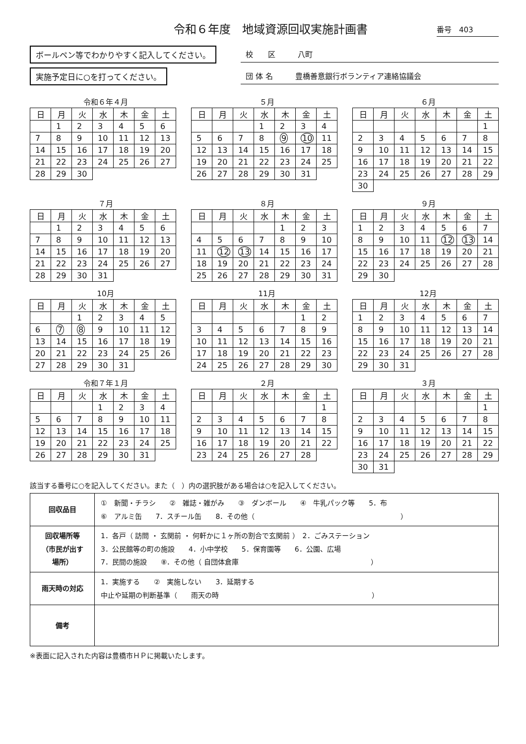令和６年度　地域資源回収実施計画書
番号　403
ボールペン等でわかりやすく記入してください。
実施予定日に○を打ってください。
校　　区　　　八町
団 体 名　　　豊橋善意銀行ボランティア連絡協議会
令和６年４月
| 日 | 月 | 火 | 水 | 木 | 金 | 土 |
| --- | --- | --- | --- | --- | --- | --- |
| | 1 | 2 | 3 | 4 | 5 | 6 |
| 7 | 8 | 9 | 10 | 11 | 12 | 13 |
| 14 | 15 | 16 | 17 | 18 | 19 | 20 |
| 21 | 22 | 23 | 24 | 25 | 26 | 27 |
| 28 | 29 | 30 | | | | |
５月
| 日 | 月 | 火 | 水 | 木 | 金 | 土 |
| --- | --- | --- | --- | --- | --- | --- |
| | | | 1 | 2 | 3 | 4 |
| 5 | 6 | 7 | 8 | 9 | 10 | 11 |
| 12 | 13 | 14 | 15 | 16 | 17 | 18 |
| 19 | 20 | 21 | 22 | 23 | 24 | 25 |
| 26 | 27 | 28 | 29 | 30 | 31 | |
６月
| 日 | 月 | 火 | 水 | 木 | 金 | 土 |
| --- | --- | --- | --- | --- | --- | --- |
| | | | | | | 1 |
| 2 | 3 | 4 | 5 | 6 | 7 | 8 |
| 9 | 10 | 11 | 12 | 13 | 14 | 15 |
| 16 | 17 | 18 | 19 | 20 | 21 | 22 |
| 23 | 24 | 25 | 26 | 27 | 28 | 29 |
| 30 | | | | | | |
７月
| 日 | 月 | 火 | 水 | 木 | 金 | 土 |
| --- | --- | --- | --- | --- | --- | --- |
| | 1 | 2 | 3 | 4 | 5 | 6 |
| 7 | 8 | 9 | 10 | 11 | 12 | 13 |
| 14 | 15 | 16 | 17 | 18 | 19 | 20 |
| 21 | 22 | 23 | 24 | 25 | 26 | 27 |
| 28 | 29 | 30 | 31 | | | |
８月
| 日 | 月 | 火 | 水 | 木 | 金 | 土 |
| --- | --- | --- | --- | --- | --- | --- |
| | | | | 1 | 2 | 3 |
| 4 | 5 | 6 | 7 | 8 | 9 | 10 |
| 11 | 12 | 13 | 14 | 15 | 16 | 17 |
| 18 | 19 | 20 | 21 | 22 | 23 | 24 |
| 25 | 26 | 27 | 28 | 29 | 30 | 31 |
９月
| 日 | 月 | 火 | 水 | 木 | 金 | 土 |
| --- | --- | --- | --- | --- | --- | --- |
| 1 | 2 | 3 | 4 | 5 | 6 | 7 |
| 8 | 9 | 10 | 11 | 12 | 13 | 14 |
| 15 | 16 | 17 | 18 | 19 | 20 | 21 |
| 22 | 23 | 24 | 25 | 26 | 27 | 28 |
| 29 | 30 | | | | | |
10月
| 日 | 月 | 火 | 水 | 木 | 金 | 土 |
| --- | --- | --- | --- | --- | --- | --- |
| | | 1 | 2 | 3 | 4 | 5 |
| 6 | 7 | 8 | 9 | 10 | 11 | 12 |
| 13 | 14 | 15 | 16 | 17 | 18 | 19 |
| 20 | 21 | 22 | 23 | 24 | 25 | 26 |
| 27 | 28 | 29 | 30 | 31 | | |
11月
| 日 | 月 | 火 | 水 | 木 | 金 | 土 |
| --- | --- | --- | --- | --- | --- | --- |
| | | | | | 1 | 2 |
| 3 | 4 | 5 | 6 | 7 | 8 | 9 |
| 10 | 11 | 12 | 13 | 14 | 15 | 16 |
| 17 | 18 | 19 | 20 | 21 | 22 | 23 |
| 24 | 25 | 26 | 27 | 28 | 29 | 30 |
12月
| 日 | 月 | 火 | 水 | 木 | 金 | 土 |
| --- | --- | --- | --- | --- | --- | --- |
| 1 | 2 | 3 | 4 | 5 | 6 | 7 |
| 8 | 9 | 10 | 11 | 12 | 13 | 14 |
| 15 | 16 | 17 | 18 | 19 | 20 | 21 |
| 22 | 23 | 24 | 25 | 26 | 27 | 28 |
| 29 | 30 | 31 | | | | |
令和７年１月
| 日 | 月 | 火 | 水 | 木 | 金 | 土 |
| --- | --- | --- | --- | --- | --- | --- |
| | | | 1 | 2 | 3 | 4 |
| 5 | 6 | 7 | 8 | 9 | 10 | 11 |
| 12 | 13 | 14 | 15 | 16 | 17 | 18 |
| 19 | 20 | 21 | 22 | 23 | 24 | 25 |
| 26 | 27 | 28 | 29 | 30 | 31 | |
２月
| 日 | 月 | 火 | 水 | 木 | 金 | 土 |
| --- | --- | --- | --- | --- | --- | --- |
| | | | | | | 1 |
| 2 | 3 | 4 | 5 | 6 | 7 | 8 |
| 9 | 10 | 11 | 12 | 13 | 14 | 15 |
| 16 | 17 | 18 | 19 | 20 | 21 | 22 |
| 23 | 24 | 25 | 26 | 27 | 28 | |
３月
| 日 | 月 | 火 | 水 | 木 | 金 | 土 |
| --- | --- | --- | --- | --- | --- | --- |
| | | | | | | 1 |
| 2 | 3 | 4 | 5 | 6 | 7 | 8 |
| 9 | 10 | 11 | 12 | 13 | 14 | 15 |
| 16 | 17 | 18 | 19 | 20 | 21 | 22 |
| 23 | 24 | 25 | 26 | 27 | 28 | 29 |
| 30 | 31 | | | | | |
該当する番号に○を記入してください。また（　）内の選択肢がある場合は○を記入してください。
| 回収品目 | ① 新聞・チラシ ② 雑誌・雑がみ ③ ダンボール ④ 牛乳パック等 5．布 ⑥ アルミ缶 7．スチール缶 8．その他（ ） |
| 回収場所等 （市民が出す 場所） | 1．各戸（ 訪問 ・ 玄関前 ・ 何軒かに１ヶ所の割合で玄関前 ） 2．ごみステーション 3．公民館等の町の施設 4．小中学校 5．保育園等 6．公園、広場 7．民間の施設 ⑧．その他（ 自団体倉庫 ） |
| 雨天時の対応 | 1．実施する ② 実施しない 3．延期する 中止や延期の判断基準（ 雨天の時 ） |
| 備考 | |
※表面に記入された内容は豊橋市ＨＰに掲載いたします。